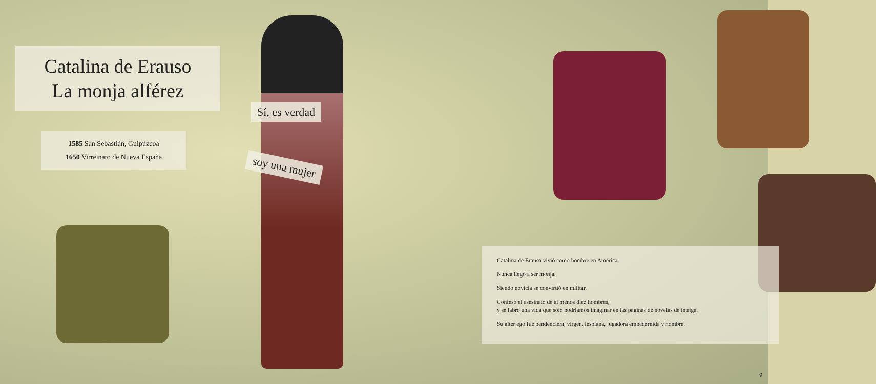Catalina de Erauso
La monja alférez
1585 San Sebastián, Guipúzcoa
1650 Virreinato de Nueva España
Sí, es verdad
soy una mujer
Catalina de Erauso vivió como hombre en América.
Nunca llegó a ser monja.
Siendo novicia se convirtió en militar.
Confesó el asesinato de al menos diez hombres,
y se labró una vida que solo podríamos imaginar en las páginas de novelas de intriga.
Su álter ego fue pendenciera, virgen, lesbiana, jugadora empedernida y hombre.
9